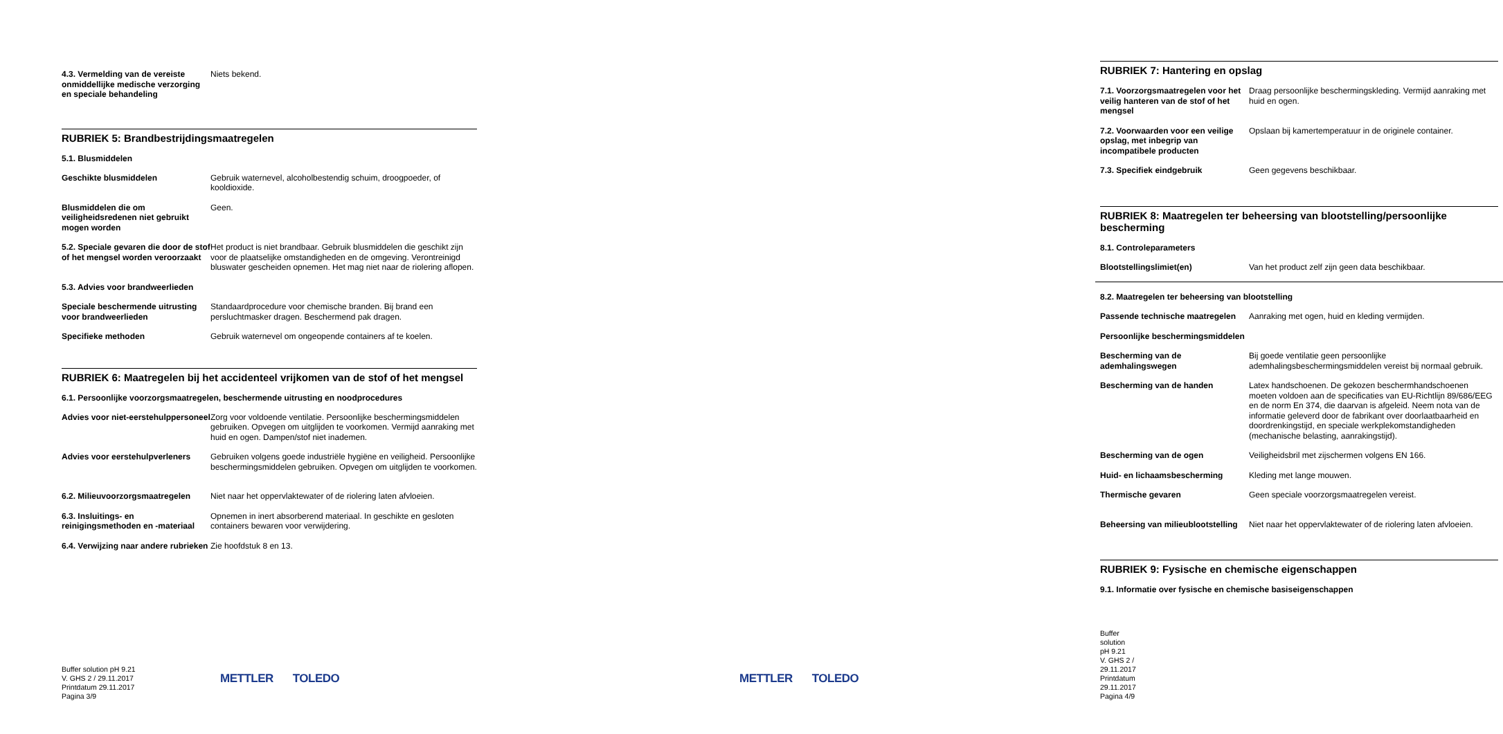| 4.3. Vermelding van de vereiste onmiddellijke medische verzorging en speciale behandeling | Niets bekend. |
RUBRIEK 5: Brandbestrijdingsmaatregelen
5.1. Blusmiddelen
| Geschikte blusmiddelen | Gebruik waternevel, alcoholbestendig schuim, droogpoeder, of kooldioxide. |
| Blusmiddelen die om veiligheidsredenen niet gebruikt mogen worden | Geen. |
| 5.2. Speciale gevaren die door de stof of het mengsel worden veroorzaakt | Het product is niet brandbaar. Gebruik blusmiddelen die geschikt zijn voor de plaatselijke omstandigheden en de omgeving. Verontreinigd bluswater gescheiden opnemen. Het mag niet naar de riolering aflopen. |
| 5.3. Advies voor brandweerlieden | |
| Speciale beschermende uitrusting voor brandweerlieden | Standaardprocedure voor chemische branden. Bij brand een persluchtmasker dragen. Beschermend pak dragen. |
| Specifieke methoden | Gebruik waternevel om ongeopende containers af te koelen. |
RUBRIEK 6: Maatregelen bij het accidenteel vrijkomen van de stof of het mengsel
6.1. Persoonlijke voorzorgsmaatregelen, beschermende uitrusting en noodprocedures
| Advies voor niet-eerstehulppersoneel | Zorg voor voldoende ventilatie. Persoonlijke beschermingsmiddelen gebruiken. Opvegen om uitglijden te voorkomen. Vermijd aanraking met huid en ogen. Dampen/stof niet inademen. |
| Advies voor eerstehulpverleners | Gebruiken volgens goede industriële hygiëne en veiligheid. Persoonlijke beschermingsmiddelen gebruiken. Opvegen om uitglijden te voorkomen. |
| 6.2. Milieuvoorzorgsmaatregelen | Niet naar het oppervlaktewater of de riolering laten afvloeien. |
| 6.3. Insluitings- en reinigingsmethoden en -materiaal | Opnemen in inert absorberend materiaal. In geschikte en gesloten containers bewaren voor verwijdering. |
| 6.4. Verwijzing naar andere rubrieken | Zie hoofdstuk 8 en 13. |
Buffer solution pH 9.21
V. GHS 2 / 29.11.2017
Printdatum 29.11.2017
Pagina 3/9
METTLER TOLEDO
RUBRIEK 7: Hantering en opslag
| 7.1. Voorzorgsmaatregelen voor het veilig hanteren van de stof of het mengsel | Draag persoonlijke beschermingskleding. Vermijd aanraking met huid en ogen. |
| 7.2. Voorwaarden voor een veilige opslag, met inbegrip van incompatibele producten | Opslaan bij kamertemperatuur in de originele container. |
| 7.3. Specifiek eindgebruik | Geen gegevens beschikbaar. |
RUBRIEK 8: Maatregelen ter beheersing van blootstelling/persoonlijke bescherming
8.1. Controleparameters
| Blootstellingslimiet(en) | Van het product zelf zijn geen data beschikbaar. |
8.2. Maatregelen ter beheersing van blootstelling
| Passende technische maatregelen | Aanraking met ogen, huid en kleding vermijden. |
| Persoonlijke beschermingsmiddelen | |
| Bescherming van de ademhalingswegen | Bij goede ventilatie geen persoonlijke ademhalingsbeschermingsmiddelen vereist bij normaal gebruik. |
| Bescherming van de handen | Latex handschoenen. De gekozen beschermhandschoenen moeten voldoen aan de specificaties van EU-Richtlijn 89/686/EEG en de norm En 374, die daarvan is afgeleid. Neem nota van de informatie geleverd door de fabrikant over doorlaatbaarheid en doordrenkingstijd, en speciale werkplekomstandigheden (mechanische belasting, aanrakingstijd). |
| Bescherming van de ogen | Veiligheidsbril met zijschermen volgens EN 166. |
| Huid- en lichaamsbescherming | Kleding met lange mouwen. |
| Thermische gevaren | Geen speciale voorzorgsmaatregelen vereist. |
| Beheersing van milieublootstelling | Niet naar het oppervlaktewater of de riolering laten afvloeien. |
RUBRIEK 9: Fysische en chemische eigenschappen
9.1. Informatie over fysische en chemische basiseigenschappen
Buffer solution pH 9.21
V. GHS 2 / 29.11.2017
Printdatum 29.11.2017
Pagina 4/9
METTLER TOLEDO